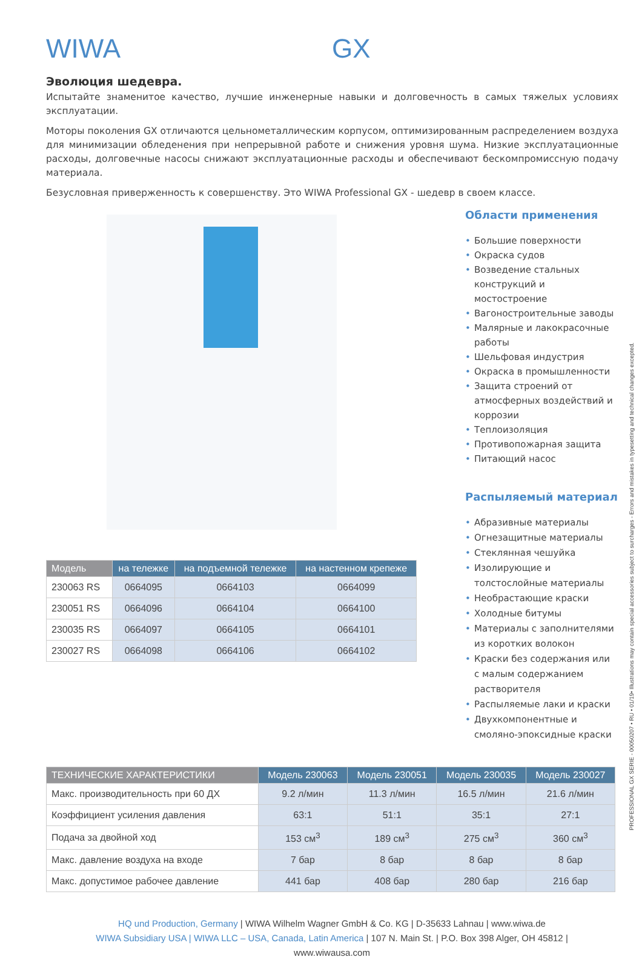WIWA GX
Эволюция шедевра.
Испытайте знаменитое качество, лучшие инженерные навыки и долговечность в самых тяжелых условиях эксплуатации.
Моторы поколения GX отличаются цельнометаллическим корпусом, оптимизированным распределением воздуха для минимизации обледенения при непрерывной работе и снижения уровня шума. Низкие эксплуатационные расходы, долговечные насосы снижают эксплуатационные расходы и обеспечивают бескомпромиссную подачу материала.
Безусловная приверженность к совершенству. Это WIWA Professional GX - шедевр в своем классе.
| Модель | на тележке | на подъемной тележке | на настенном крепеже |
| --- | --- | --- | --- |
| 230063 RS | 0664095 | 0664103 | 0664099 |
| 230051 RS | 0664096 | 0664104 | 0664100 |
| 230035 RS | 0664097 | 0664105 | 0664101 |
| 230027 RS | 0664098 | 0664106 | 0664102 |
Области применения
• Большие поверхности
• Окраска судов
• Возведение стальных конструкций и мостостроение
• Вагоностроительные заводы
• Малярные и лакокрасочные работы
• Шельфовая индустрия
• Окраска в промышленности
• Защита строений от атмосферных воздействий и коррозии
• Теплоизоляция
• Противопожарная защита
• Питающий насос
Распыляемый материал
• Абразивные материалы
• Огнезащитные материалы
• Стеклянная чешуйка
• Изолирующие и толстослойные материалы
• Необрастающие краски
• Холодные битумы
• Материалы с заполнителями из коротких волокон
• Краски без содержания или с малым содержанием растворителя
• Распыляемые лаки и краски
• Двухкомпонентные и смоляно-эпоксидные краски
| ТЕХНИЧЕСКИЕ ХАРАКТЕРИСТИКИ | Модель 230063 | Модель 230051 | Модель 230035 | Модель 230027 |
| --- | --- | --- | --- | --- |
| Макс. производительность при 60 ДХ | 9.2 л/мин | 11.3 л/мин | 16.5 л/мин | 21.6 л/мин |
| Коэффициент усиления давления | 63:1 | 51:1 | 35:1 | 27:1 |
| Подача за двойной ход | 153 см<sup>3</sup> | 189 см<sup>3</sup> | 275 см<sup>3</sup> | 360 см<sup>3</sup> |
| Макс. давление воздуха на входе | 7 бар | 8 бар | 8 бар | 8 бар |
| Макс. допустимое рабочее давление | 441 бар | 408 бар | 280 бар | 216 бар |
HQ und Production, Germany | WIWA Wilhelm Wagner GmbH & Co. KG | D-35633 Lahnau | www.wiwa.de
WIWA Subsidiary USA | WIWA LLC – USA, Canada, Latin America | 107 N. Main St. | P.O. Box 398 Alger, OH 45812 |
www.wiwausa.com
PROFESSIONAL GX SERIE - 00050207 • RU • 01/19• Illustrations may contain special accessories subject to surcharges - Errors and mistakes in typesetting and technical changes excepted.